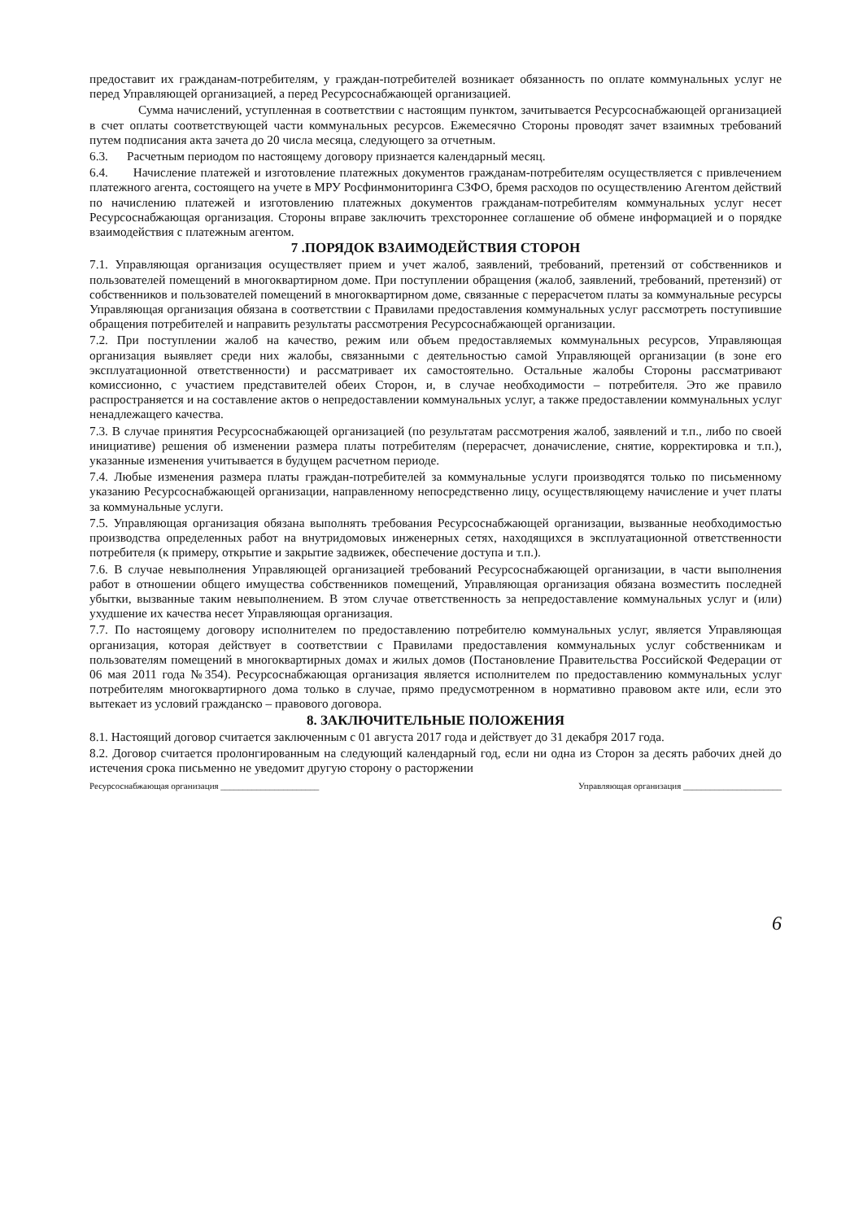предоставит их гражданам-потребителям, у граждан-потребителей возникает обязанность по оплате коммунальных услуг не перед Управляющей организацией, а перед Ресурсоснабжающей организацией.
Сумма начислений, уступленная в соответствии с настоящим пунктом, зачитывается Ресурсоснабжающей организацией в счет оплаты соответствующей части коммунальных ресурсов. Ежемесячно Стороны проводят зачет взаимных требований путем подписания акта зачета до 20 числа месяца, следующего за отчетным.
6.3. Расчетным периодом по настоящему договору признается календарный месяц.
6.4. Начисление платежей и изготовление платежных документов гражданам-потребителям осуществляется с привлечением платежного агента, состоящего на учете в МРУ Росфинмониторинга СЗФО, бремя расходов по осуществлению Агентом действий по начислению платежей и изготовлению платежных документов гражданам-потребителям коммунальных услуг несет Ресурсоснабжающая организация. Стороны вправе заключить трехстороннее соглашение об обмене информацией и о порядке взаимодействия с платежным агентом.
7 .ПОРЯДОК ВЗАИМОДЕЙСТВИЯ СТОРОН
7.1. Управляющая организация осуществляет прием и учет жалоб, заявлений, требований, претензий от собственников и пользователей помещений в многоквартирном доме. При поступлении обращения (жалоб, заявлений, требований, претензий) от собственников и пользователей помещений в многоквартирном доме, связанные с перерасчетом платы за коммунальные ресурсы Управляющая организация обязана в соответствии с Правилами предоставления коммунальных услуг рассмотреть поступившие обращения потребителей и направить результаты рассмотрения Ресурсоснабжающей организации.
7.2. При поступлении жалоб на качество, режим или объем предоставляемых коммунальных ресурсов, Управляющая организация выявляет среди них жалобы, связанными с деятельностью самой Управляющей организации (в зоне его эксплуатационной ответственности) и рассматривает их самостоятельно. Остальные жалобы Стороны рассматривают комиссионно, с участием представителей обеих Сторон, и, в случае необходимости – потребителя. Это же правило распространяется и на составление актов о непредоставлении коммунальных услуг, а также предоставлении коммунальных услуг ненадлежащего качества.
7.3. В случае принятия Ресурсоснабжающей организацией (по результатам рассмотрения жалоб, заявлений и т.п., либо по своей инициативе) решения об изменении размера платы потребителям (перерасчет, доначисление, снятие, корректировка и т.п.), указанные изменения учитывается в будущем расчетном периоде.
7.4. Любые изменения размера платы граждан-потребителей за коммунальные услуги производятся только по письменному указанию Ресурсоснабжающей организации, направленному непосредственно лицу, осуществляющему начисление и учет платы за коммунальные услуги.
7.5. Управляющая организация обязана выполнять требования Ресурсоснабжающей организации, вызванные необходимостью производства определенных работ на внутридомовых инженерных сетях, находящихся в эксплуатационной ответственности потребителя (к примеру, открытие и закрытие задвижек, обеспечение доступа и т.п.).
7.6. В случае невыполнения Управляющей организацией требований Ресурсоснабжающей организации, в части выполнения работ в отношении общего имущества собственников помещений, Управляющая организация обязана возместить последней убытки, вызванные таким невыполнением. В этом случае ответственность за непредоставление коммунальных услуг и (или) ухудшение их качества несет Управляющая организация.
7.7. По настоящему договору исполнителем по предоставлению потребителю коммунальных услуг, является Управляющая организация, которая действует в соответствии с Правилами предоставления коммунальных услуг собственникам и пользователям помещений в многоквартирных домах и жилых домов (Постановление Правительства Российской Федерации от 06 мая 2011 года №354). Ресурсоснабжающая организация является исполнителем по предоставлению коммунальных услуг потребителям многоквартирного дома только в случае, прямо предусмотренном в нормативно правовом акте или, если это вытекает из условий гражданско – правового договора.
8. ЗАКЛЮЧИТЕЛЬНЫЕ ПОЛОЖЕНИЯ
8.1. Настоящий договор считается заключенным с 01 августа 2017 года и действует до 31 декабря 2017 года.
8.2. Договор считается пролонгированным на следующий календарный год, если ни одна из Сторон за десять рабочих дней до истечения срока письменно не уведомит другую сторону о расторжении
Ресурсоснабжающая организация ______________________ Управляющая организация ______________________
6